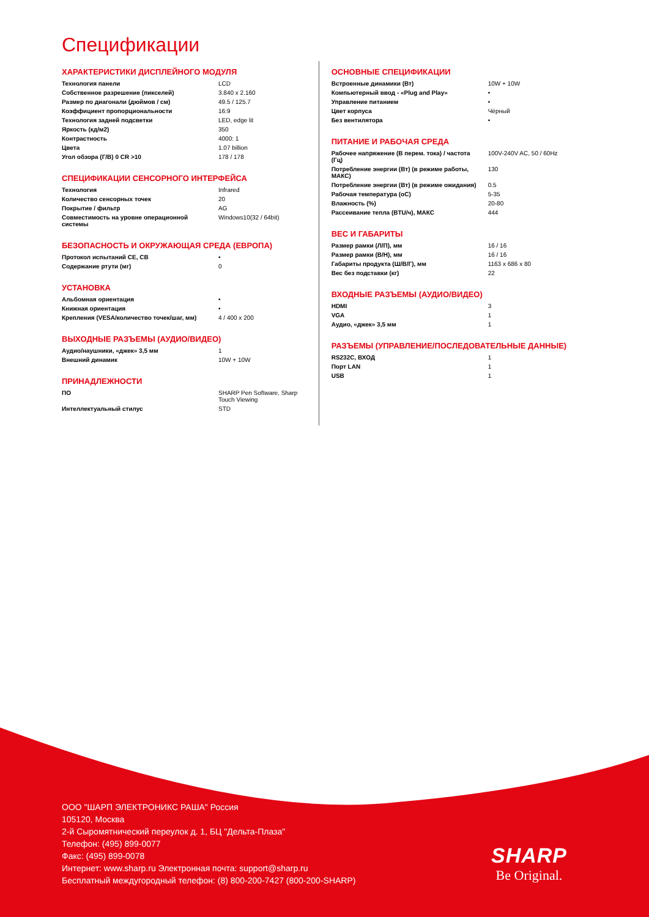Спецификации
ХАРАКТЕРИСТИКИ ДИСПЛЕЙНОГО МОДУЛЯ
| Технология панели | LCD |
| Собственное разрешение (пикселей) | 3.840 x 2.160 |
| Размер по диагонали (дюймов / см) | 49.5 / 125.7 |
| Коэффициент пропорциональности | 16:9 |
| Технология задней подсветки | LED, edge lit |
| Яркость (кд/м2) | 350 |
| Контрастность | 4000: 1 |
| Цвета | 1.07 billion |
| Угол обзора (Г/В) 0 CR >10 | 178 / 178 |
СПЕЦИФИКАЦИИ СЕНСОРНОГО ИНТЕРФЕЙСА
| Технология | Infrared |
| Количество сенсорных точек | 20 |
| Покрытие / фильтр | AG |
| Совместимость на уровне операционной системы | Windows10(32 / 64bit) |
БЕЗОПАСНОСТЬ И ОКРУЖАЮЩАЯ СРЕДА (ЕВРОПА)
| Протокол испытаний CE, CB | • |
| Содержание ртути (мг) | 0 |
УСТАНОВКА
| Альбомная ориентация | • |
| Книжная ориентация | • |
| Крепления (VESA/количество точек/шаг, мм) | 4 / 400 x 200 |
ВЫХОДНЫЕ РАЗЪЕМЫ (АУДИО/ВИДЕО)
| Аудио/наушники, «джек» 3,5 мм | 1 |
| Внешний динамик | 10W + 10W |
ПРИНАДЛЕЖНОСТИ
| ПО | SHARP Pen Software, Sharp Touch Viewing |
| Интеллектуальный стилус | STD |
ОСНОВНЫЕ СПЕЦИФИКАЦИИ
| Встроенные динамики (Вт) | 10W + 10W |
| Компьютерный ввод - «Plug and Play» | • |
| Управление питанием | • |
| Цвет корпуса | Чёрный |
| Без вентилятора | • |
ПИТАНИЕ И РАБОЧАЯ СРЕДА
| Рабочее напряжение (В перем. тока) / частота (Гц) | 100V-240V AC, 50 / 60Hz |
| Потребление энергии (Вт) (в режиме работы, МАКС) | 130 |
| Потребление энергии (Вт) (в режиме ожидания) | 0.5 |
| Рабочая температура (oC) | 5-35 |
| Влажность (%) | 20-80 |
| Рассеивание тепла (BTU/ч), МАКС | 444 |
ВЕС И ГАБАРИТЫ
| Размер рамки (Л/П), мм | 16 / 16 |
| Размер рамки (В/Н), мм | 16 / 16 |
| Габариты продукта (Ш/В/Г), мм | 1163 x 686 x 80 |
| Вес без подставки (кг) | 22 |
ВХОДНЫЕ РАЗЪЕМЫ (АУДИО/ВИДЕО)
| HDMI | 3 |
| VGA | 1 |
| Аудио, «джек» 3,5 мм | 1 |
РАЗЪЕМЫ (УПРАВЛЕНИЕ/ПОСЛЕДОВАТЕЛЬНЫЕ ДАННЫЕ)
| RS232C, ВХОД | 1 |
| Порт LAN | 1 |
| USB | 1 |
ООО "ШАРП ЭЛЕКТРОНИКС РАША" Россия
105120, Москва
2-й Сыромятнический переулок д. 1, БЦ "Дельта-Плаза"
Телефон: (495) 899-0077
Факс: (495) 899-0078
Интернет: www.sharp.ru Электронная почта: support@sharp.ru
Бесплатный междугородный телефон: (8) 800-200-7427 (800-200-SHARP)
SHARP
Be Original.